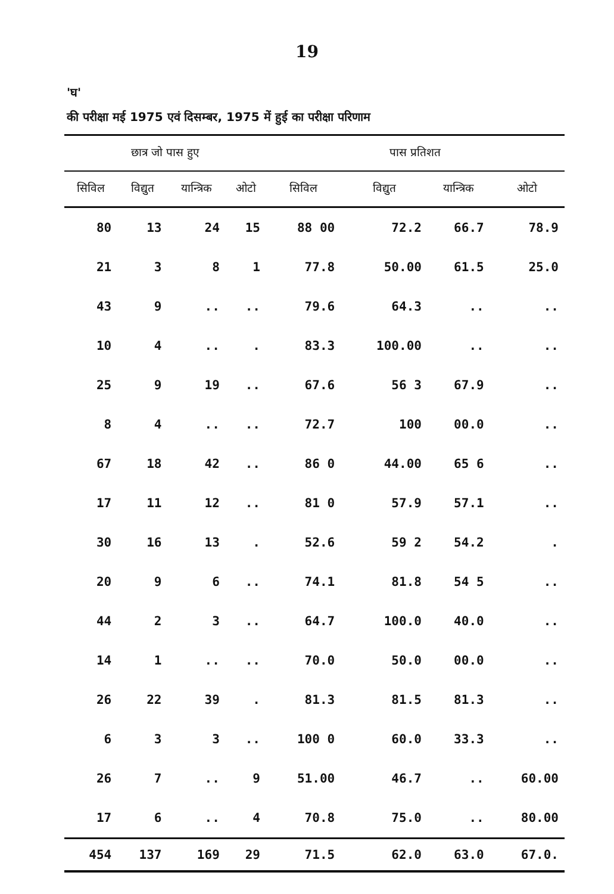19
'घ'
की परीक्षा मई 1975 एवं दिसम्बर, 1975 में हुई का परीक्षा परिणाम
| छात्र जो पास हुए | | | | पास प्रतिशत | | | |
| --- | --- | --- | --- | --- | --- | --- | --- |
| सिविल | विद्युत | यान्त्रिक | ओटो | सिविल | विद्युत | यान्त्रिक | ओटो |
| 80 | 13 | 24 | 15 | 88 00 | 72.2 | 66.7 | 78.9 |
| 21 | 3 | 8 | 1 | 77.8 | 50.00 | 61.5 | 25.0 |
| 43 | 9 | .. | .. | 79.6 | 64.3 | .. | .. |
| 10 | 4 | .. | . | 83.3 | 100.00 | .. | .. |
| 25 | 9 | 19 | .. | 67.6 | 56 3 | 67.9 | .. |
| 8 | 4 | .. | .. | 72.7 | 100 | 00.0 | .. |
| 67 | 18 | 42 | .. | 86 0 | 44.00 | 65 6 | .. |
| 17 | 11 | 12 | .. | 81 0 | 57.9 | 57.1 | .. |
| 30 | 16 | 13 | . | 52.6 | 59 2 | 54.2 | . |
| 20 | 9 | 6 | .. | 74.1 | 81.8 | 54 5 | .. |
| 44 | 2 | 3 | .. | 64.7 | 100.0 | 40.0 | .. |
| 14 | 1 | .. | .. | 70.0 | 50.0 | 00.0 | .. |
| 26 | 22 | 39 | . | 81.3 | 81.5 | 81.3 | .. |
| 6 | 3 | 3 | .. | 100 0 | 60.0 | 33.3 | .. |
| 26 | 7 | .. | 9 | 51.00 | 46.7 | .. | 60.00 |
| 17 | 6 | .. | 4 | 70.8 | 75.0 | .. | 80.00 |
| 454 | 137 | 169 | 29 | 71.5 | 62.0 | 63.0 | 67.0. |